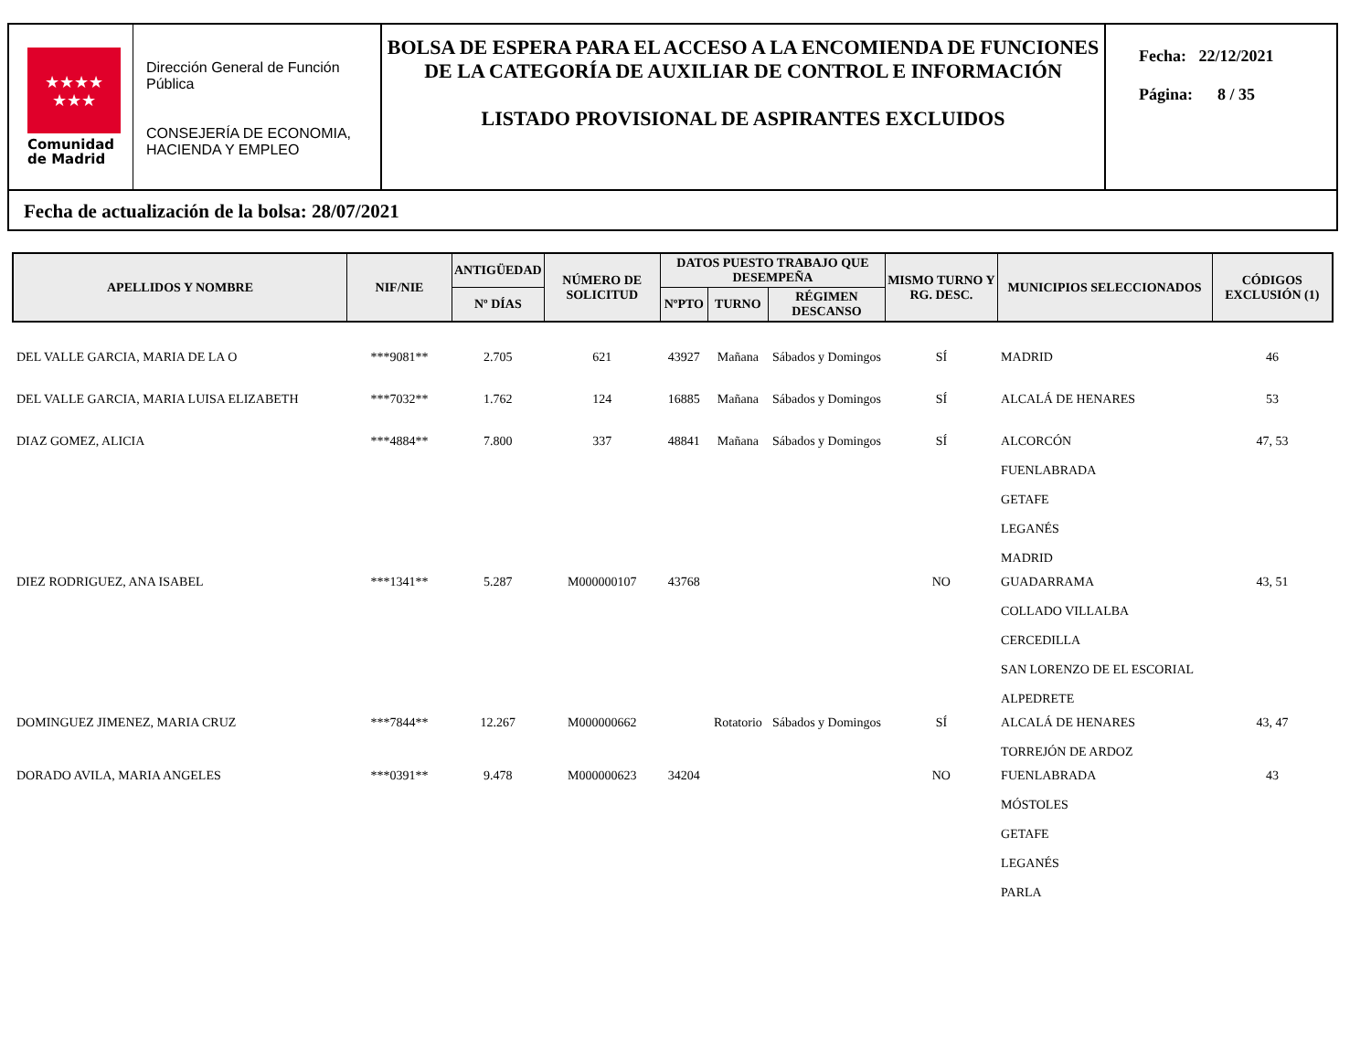★★★★
★★★
Comunidad
de Madrid
Dirección General de Función Pública
CONSEJERÍA DE ECONOMIA, HACIENDA Y EMPLEO
BOLSA DE ESPERA PARA EL ACCESO A LA ENCOMIENDA DE FUNCIONES DE LA CATEGORÍA DE AUXILIAR DE CONTROL E INFORMACIÓN
LISTADO PROVISIONAL DE ASPIRANTES EXCLUIDOS
Fecha: 22/12/2021
Página: 8 / 35
Fecha de actualización de la bolsa: 28/07/2021
| APELLIDOS Y NOMBRE | NIF/NIE | ANTIGÜEDAD | NÚMERO DE SOLICITUD | DATOS PUESTO TRABAJO QUE DESEMPEÑA | | | MISMO TURNO Y RG. DESC. | MUNICIPIOS SELECCIONADOS | CÓDIGOS EXCLUSIÓN (1) |
| --- | --- | --- | --- | --- | --- | --- | --- | --- | --- |
| | | Nº DÍAS | | NºPTO | TURNO | RÉGIMEN DESCANSO | | | |
| DEL VALLE GARCIA, MARIA DE LA O | ***9081** | 2.705 | 621 | 43927 | Mañana | Sábados y Domingos | SÍ | MADRID | 46 |
| DEL VALLE GARCIA, MARIA LUISA ELIZABETH | ***7032** | 1.762 | 124 | 16885 | Mañana | Sábados y Domingos | SÍ | ALCALÁ DE HENARES | 53 |
| DIAZ GOMEZ, ALICIA | ***4884** | 7.800 | 337 | 48841 | Mañana | Sábados y Domingos | SÍ | ALCORCÓN FUENLABRADA GETAFE LEGANÉS MADRID | 47, 53 |
| DIEZ RODRIGUEZ, ANA ISABEL | ***1341** | 5.287 | M000000107 | 43768 | | | NO | GUADARRAMA COLLADO VILLALBA CERCEDILLA SAN LORENZO DE EL ESCORIAL ALPEDRETE | 43, 51 |
| DOMINGUEZ JIMENEZ, MARIA CRUZ | ***7844** | 12.267 | M000000662 | | Rotatorio | Sábados y Domingos | SÍ | ALCALÁ DE HENARES TORREJÓN DE ARDOZ | 43, 47 |
| DORADO AVILA, MARIA ANGELES | ***0391** | 9.478 | M000000623 | 34204 | | | NO | FUENLABRADA MÓSTOLES GETAFE LEGANÉS PARLA | 43 |